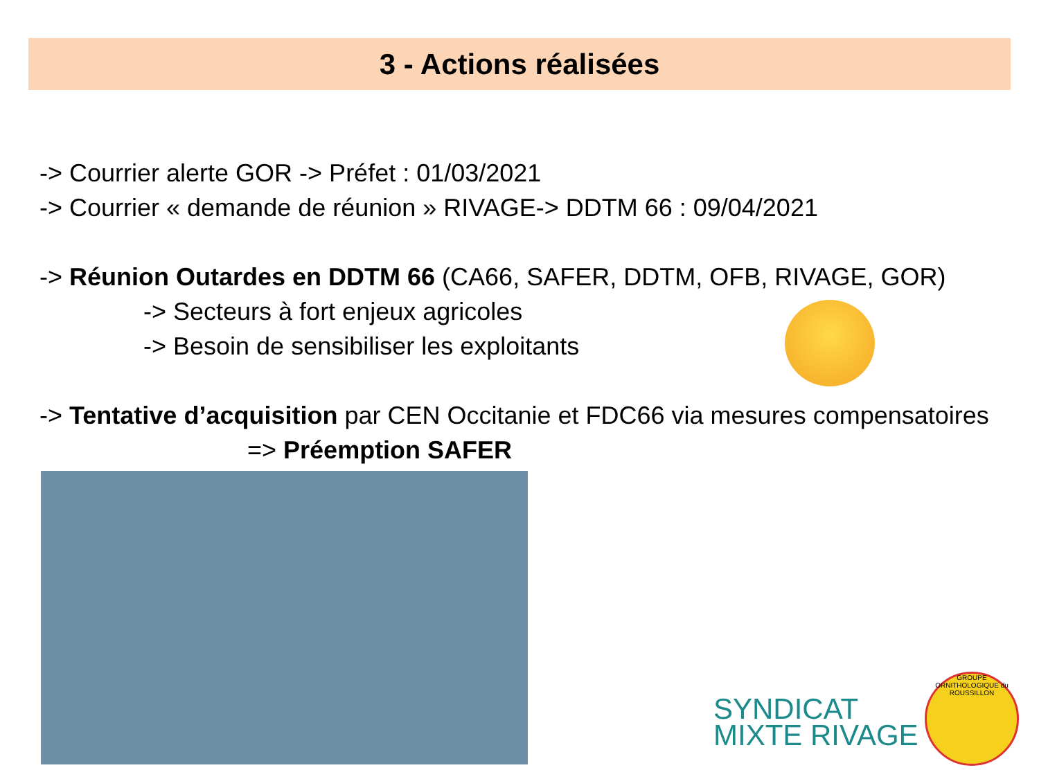3 - Actions réalisées
-> Courrier alerte GOR -> Préfet : 01/03/2021
-> Courrier « demande de réunion » RIVAGE-> DDTM 66 : 09/04/2021
-> Réunion Outardes en DDTM 66 (CA66, SAFER, DDTM, OFB, RIVAGE, GOR)
-> Secteurs à fort enjeux agricoles
-> Besoin de sensibiliser les exploitants
-> Tentative d’acquisition par CEN Occitanie et FDC66 via mesures compensatoires
=> Préemption SAFER
SYNDICAT
MIXTE RIVAGE
GROUPE ORNITHOLOGIQUE du ROUSSILLON